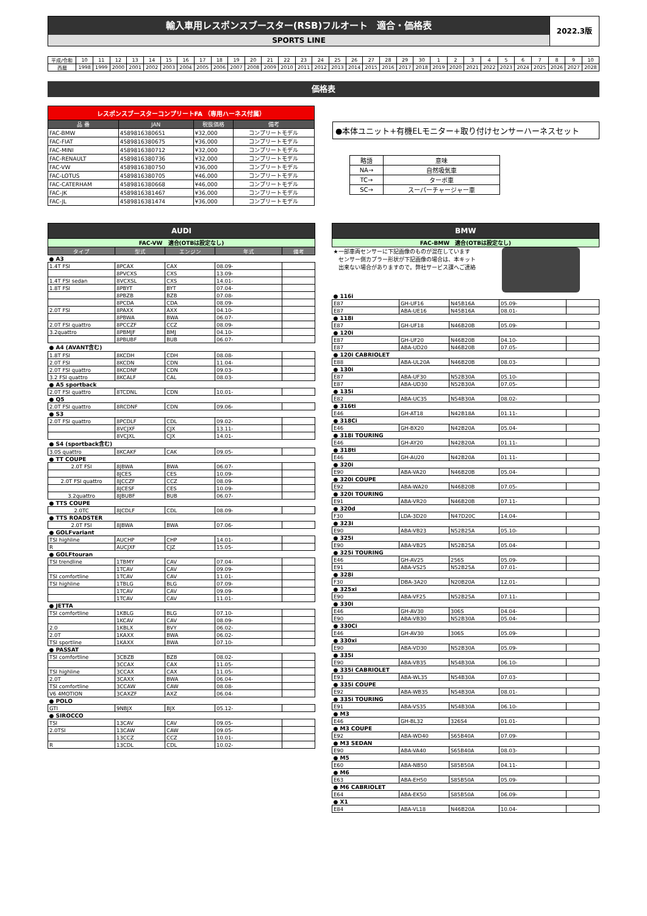輸入車用レスポンスブースター(RSB)フルオート　適合・価格表
SPORTS LINE
2022.3版
| 平成/令和 | 10 | 11 | 12 | 13 | 14 | 15 | 16 | 17 | 18 | 19 | 20 | 21 | 22 | 23 | 24 | 25 | 26 | 27 | 28 | 29 | 30 | 1 | 2 | 3 | 4 | 5 | 6 | 7 | 8 | 9 | 10 |
| 西暦 | 1998 | 1999 | 2000 | 2001 | 2002 | 2003 | 2004 | 2005 | 2006 | 2007 | 2008 | 2009 | 2010 | 2011 | 2012 | 2013 | 2014 | 2015 | 2016 | 2017 | 2018 | 2019 | 2020 | 2021 | 2022 | 2023 | 2024 | 2025 | 2026 | 2027 | 2028 |
価格表
| レスポンスブースターコンプリートFA （専用ハーネス付属） | | | |
| 品 番 | JAN | 税抜価格 | 備考 |
| FAC-BMW | 4589816380651 | ¥32,000 | コンプリートモデル |
| FAC-FIAT | 4589816380675 | ¥36,000 | コンプリートモデル |
| FAC-MINI | 4589816380712 | ¥32,000 | コンプリートモデル |
| FAC-RENAULT | 4589816380736 | ¥32,000 | コンプリートモデル |
| FAC-VW | 4589816380750 | ¥36,000 | コンプリートモデル |
| FAC-LOTUS | 4589816380705 | ¥46,000 | コンプリートモデル |
| FAC-CATERHAM | 4589816380668 | ¥46,000 | コンプリートモデル |
| FAC-JK | 4589816381467 | ¥36,000 | コンプリートモデル |
| FAC-JL | 4589816381474 | ¥36,000 | コンプリートモデル |
●本体ユニット+有機ELモニター+取り付けセンサーハーネスセット
| 略語 | 意味 |
| NA→ | 自然吸気車 |
| TC→ | ターボ車 |
| SC→ | スーパーチャージャー車 |
| AUDI | | | | |
| FAC-VW 適合(OTBは設定なし) | | | | |
| タイプ | 型式 | エンジン | 年式 | 備考 |
| ● A3 | | | | |
| 1.4T FSI | 8PCAX | CAX | 08.09- | |
| | 8PVCXS | CXS | 13.09- | |
| 1.4T FSI sedan | 8VCXSL | CXS | 14.01- | |
| 1.8T FSI | 8PBYT | BYT | 07.04- | |
| | 8PBZB | BZB | 07.08- | |
| | 8PCDA | CDA | 08.09- | |
| 2.0T FSI | 8PAXX | AXX | 04.10- | |
| | 8PBWA | BWA | 06.07- | |
| 2.0T FSI quattro | 8PCCZF | CCZ | 08.09- | |
| 3.2quattro | 8PBMJF | BMJ | 04.10- | |
| | 8PBUBF | BUB | 06.07- | |
| ● A4 (AVANT含む) | | | | |
| 1.8T FSI | 8KCDH | CDH | 08.08- | |
| 2.0T FSI | 8KCDN | CDN | 11.04- | |
| 2.0T FSI quattro | 8KCDNF | CDN | 09.03- | |
| 3.2 FSI quattro | 8KCALF | CAL | 08.03- | |
| ● A5 sportback | | | | |
| 2.0T FSI quattro | 8TCDNL | CDN | 10.01- | |
| ● Q5 | | | | |
| 2.0T FSI quattro | 8RCDNF | CDN | 09.06- | |
| ● S3 | | | | |
| 2.0T FSI quattro | 8PCDLF | CDL | 09.02- | |
| | 8VCJXF | CJX | 13.11- | |
| | 8VCJXL | CJX | 14.01- | |
| ● S4 (sportback含む) | | | | |
| 3.0S quattro | 8KCAKF | CAK | 09.05- | |
| ● TT COUPE | | | | |
| 2.0T FSI | 8JBWA | BWA | 06.07- | |
| | 8JCES | CES | 10.09- | |
| 2.0T FSI quattro | 8JCCZF | CCZ | 08.09- | |
| | 8JCESF | CES | 10.09- | |
| 3.2quattro | 8JBUBF | BUB | 06.07- | |
| ● TTS COUPE | | | | |
| 2.0TC | 8JCDLF | CDL | 08.09- | |
| ● TTS ROADSTER | | | | |
| 2.0T FSI | 8JBWA | BWA | 07.06- | |
| ● GOLFvariant | | | | |
| TSI highline | AUCHP | CHP | 14.01- | |
| R | AUCJXF | CJZ | 15.05- | |
| ● GOLFtouran | | | | |
| TSI trendline | 1TBMY | CAV | 07.04- | |
| | 1TCAV | CAV | 09.09- | |
| TSI comfortline | 1TCAV | CAV | 11.01- | |
| TSI highline | 1TBLG | BLG | 07.09- | |
| | 1TCAV | CAV | 09.09- | |
| | 1TCAV | CAV | 11.01- | |
| ● JETTA | | | | |
| TSI comfortline | 1KBLG | BLG | 07.10- | |
| | 1KCAV | CAV | 08.09- | |
| 2.0 | 1KBLX | BVY | 06.02- | |
| 2.0T | 1KAXX | BWA | 06.02- | |
| TSI sportline | 1KAXX | BWA | 07.10- | |
| ● PASSAT | | | | |
| TSI comfortline | 3CBZB | BZB | 08.02- | |
| | 3CCAX | CAX | 11.05- | |
| TSI highline | 3CCAX | CAX | 11.05- | |
| 2.0T | 3CAXX | BWA | 06.04- | |
| TSI comfortline | 3CCAW | CAW | 08.08- | |
| V6 4MOTION | 3CAXZF | AXZ | 06.04- | |
| ● POLO | | | | |
| GTI | 9NBJX | BJX | 05.12- | |
| ● SIROCCO | | | | |
| TSI | 13CAV | CAV | 09.05- | |
| 2.0TSI | 13CAW | CAW | 09.05- | |
| | 13CCZ | CCZ | 10.01- | |
| R | 13CDL | CDL | 10.02- | |
| BMW | | | | |
| FAC-BMW 適合(OTBは設定なし) | | | | |
| ★一部車両センサーに下記画像のものが混在しています センサー側カプラー形状が下記画像の場合は、本キット 出来ない場合がありますので。弊社サービス課へご連絡 | | | | |
| ● 116i | | | | |
| E87 | GH-UF16 | N45B16A | 05.09- | |
| E87 | ABA-UE16 | N45B16A | 08.01- | |
| ● 118i | | | | |
| E87 | GH-UF18 | N46B20B | 05.09- | |
| ● 120i | | | | |
| E87 | GH-UF20 | N46B20B | 04.10- | |
| E87 | ABA-UD20 | N46B20B | 07.05- | |
| ● 120i CABRIOLET | | | | |
| E88 | ABA-UL20A | N46B20B | 08.03- | |
| ● 130i | | | | |
| E87 | ABA-UF30 | N52B30A | 05.10- | |
| E87 | ABA-UD30 | N52B30A | 07.05- | |
| ● 135i | | | | |
| E82 | ABA-UC35 | N54B30A | 08.02- | |
| ● 316ti | | | | |
| E46 | GH-AT18 | N42B18A | 01.11- | |
| ● 318Ci | | | | |
| E46 | GH-BX20 | N42B20A | 05.04- | |
| ● 318i TOURING | | | | |
| E46 | GH-AY20 | N42B20A | 01.11- | |
| ● 318ti | | | | |
| E46 | GH-AU20 | N42B20A | 01.11- | |
| ● 320i | | | | |
| E90 | ABA-VA20 | N46B20B | 05.04- | |
| ● 320i COUPE | | | | |
| E92 | ABA-WA20 | N46B20B | 07.05- | |
| ● 320i TOURING | | | | |
| E91 | ABA-VR20 | N46B20B | 07.11- | |
| ● 320d | | | | |
| F30 | LDA-3D20 | N47D20C | 14.04- | |
| ● 323i | | | | |
| E90 | ABA-VB23 | N52B25A | 05.10- | |
| ● 325i | | | | |
| E90 | ABA-VB25 | N52B25A | 05.04- | |
| ● 325i TOURING | | | | |
| E46 | GH-AV25 | 256S | 05.09- | |
| E91 | ABA-VS25 | N52B25A | 07.01- | |
| ● 328i | | | | |
| F30 | DBA-3A20 | N20B20A | 12.01- | |
| ● 325xi | | | | |
| E90 | ABA-VF25 | N52B25A | 07.11- | |
| ● 330i | | | | |
| E46 | GH-AV30 | 306S | 04.04- | |
| E90 | ABA-VB30 | N52B30A | 05.04- | |
| ● 330Ci | | | | |
| E46 | GH-AV30 | 306S | 05.09- | |
| ● 330xi | | | | |
| E90 | ABA-VD30 | N52B30A | 05.09- | |
| ● 335i | | | | |
| E90 | ABA-VB35 | N54B30A | 06.10- | |
| ● 335i CABRIOLET | | | | |
| E93 | ABA-WL35 | N54B30A | 07.03- | |
| ● 335i COUPE | | | | |
| E92 | ABA-WB35 | N54B30A | 08.01- | |
| ● 335i TOURING | | | | |
| E91 | ABA-VS35 | N54B30A | 06.10- | |
| ● M3 | | | | |
| E46 | GH-BL32 | 326S4 | 01.01- | |
| ● M3 COUPE | | | | |
| E92 | ABA-WD40 | S65B40A | 07.09- | |
| ● M3 SEDAN | | | | |
| E90 | ABA-VA40 | S65B40A | 08.03- | |
| ● M5 | | | | |
| E60 | ABA-NB50 | S85B50A | 04.11- | |
| ● M6 | | | | |
| E63 | ABA-EH50 | S85B50A | 05.09- | |
| ● M6 CABRIOLET | | | | |
| E64 | ABA-EK50 | S85B50A | 06.09- | |
| ● X1 | | | | |
| E84 | ABA-VL18 | N46B20A | 10.04- | |